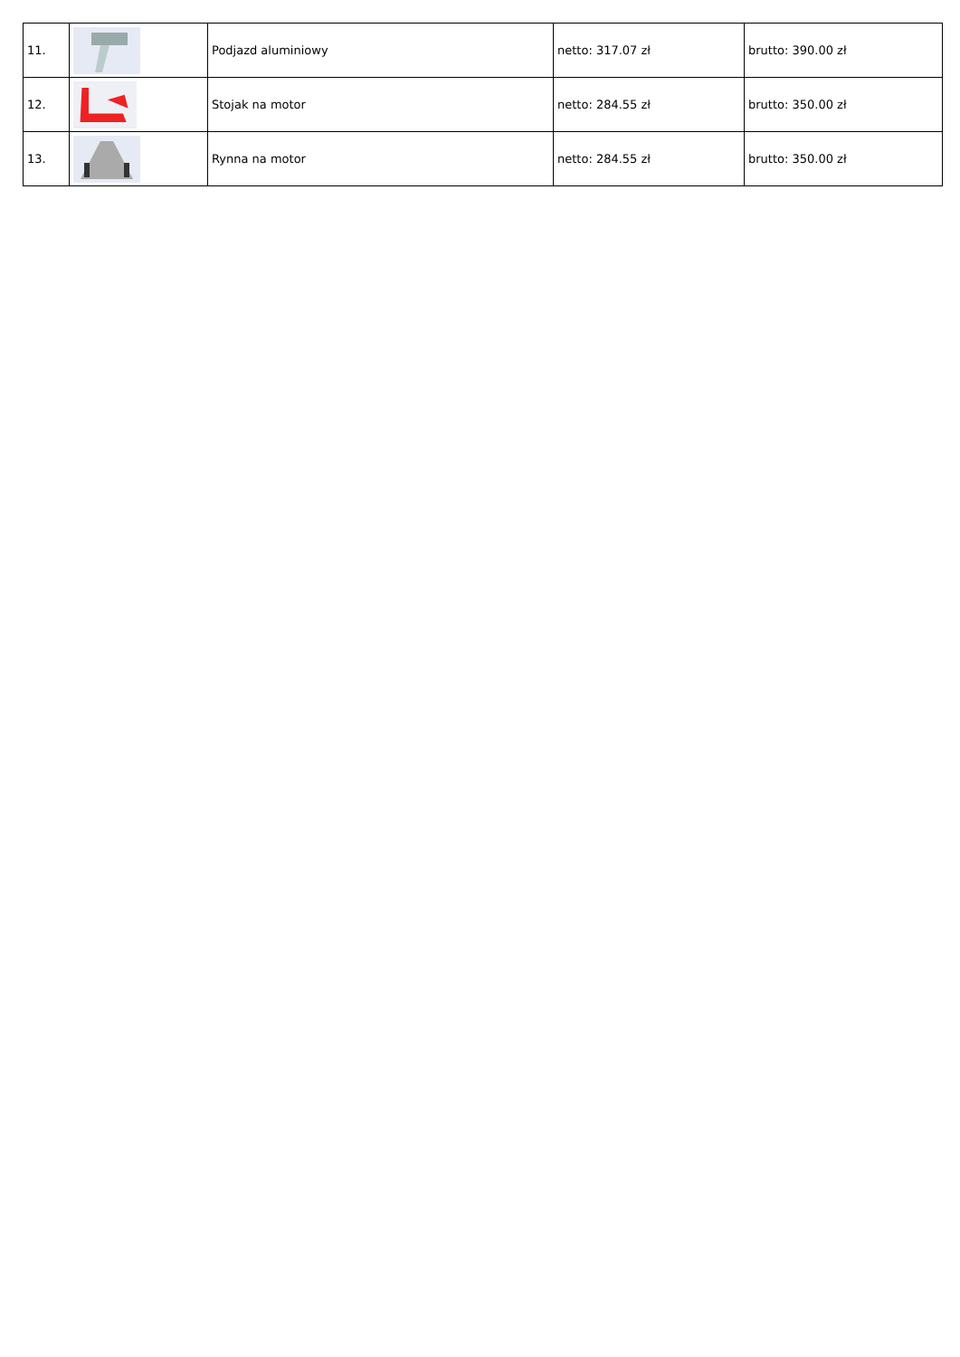| 11. | | Podjazd aluminiowy | netto: 317.07 zł | brutto: 390.00 zł |
| 12. | | Stojak na motor | netto: 284.55 zł | brutto: 350.00 zł |
| 13. | | Rynna na motor | netto: 284.55 zł | brutto: 350.00 zł |